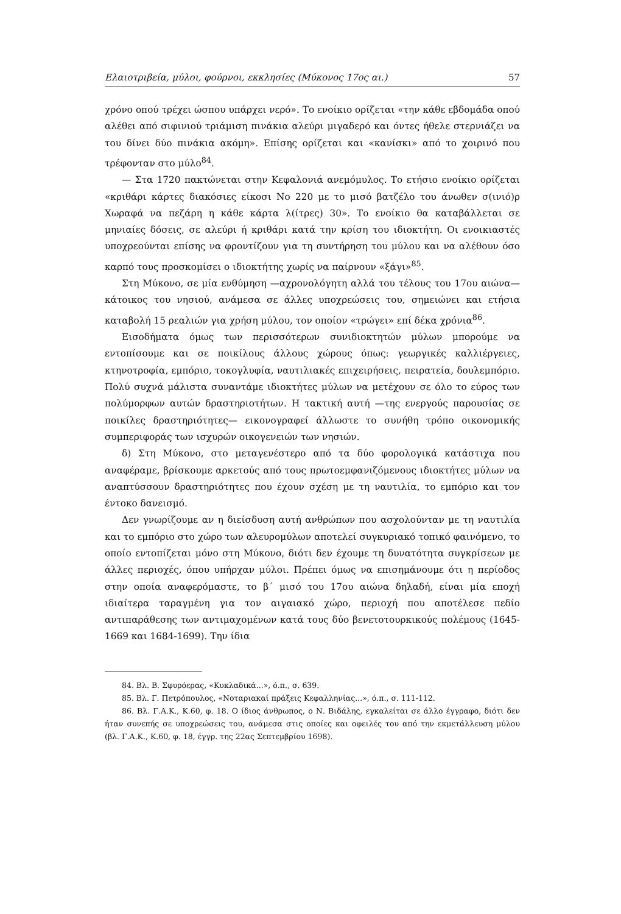Ελαιοτριβεία, μύλοι, φούρνοι, εκκλησίες (Μύκονος 17ος αι.) 57
χρόνο οπού τρέχει ώσπου υπάρχει νερό». Το ενοίκιο ορίζεται «την κάθε εβδομάδα οπού αλέθει από σιφινιού τριάμιση πινάκια αλεύρι μιγαδερό και όντες ήθελε στερνιάζει να του δίνει δύο πινάκια ακόμη». Επίσης ορίζεται και «κανίσκι» από το χοιρινό που τρέφονταν στο μύλο<sup>84</sup>.
— Στα 1720 πακτώνεται στην Κεφαλονιά ανεμόμυλος. Το ετήσιο ενοίκιο ορίζεται «κριθάρι κάρτες διακόσιες είκοσι Νο 220 με το μισό βατζέλο του άνωθεν σ(ινιό)ρ Χωραφά να πεζάρη η κάθε κάρτα λ(ίτρες) 30». Το ενοίκιο θα καταβάλλεται σε μηνιαίες δόσεις, σε αλεύρι ή κριθάρι κατά την κρίση του ιδιοκτήτη. Οι ενοικιαστές υποχρεούνται επίσης να φροντίζουν για τη συντήρηση του μύλου και να αλέθουν όσο καρπό τους προσκομίσει ο ιδιοκτήτης χωρίς να παίρνουν «ξάγι»<sup>85</sup>.
Στη Μύκονο, σε μία ενθύμηση —αχρονολόγητη αλλά του τέλους του 17ου αιώνα— κάτοικος του νησιού, ανάμεσα σε άλλες υποχρεώσεις του, σημειώνει και ετήσια καταβολή 15 ρεαλιών για χρήση μύλου, τον οποίον «τρώγει» επί δέκα χρόνια<sup>86</sup>.
Εισοδήματα όμως των περισσότερων συνιδιοκτητών μύλων μπορούμε να εντοπίσουμε και σε ποικίλους άλλους χώρους όπως: γεωργικές καλλιέργειες, κτηνοτροφία, εμπόριο, τοκογλυφία, ναυτιλιακές επιχειρήσεις, πειρατεία, δουλεμπόριο. Πολύ συχνά μάλιστα συναντάμε ιδιοκτήτες μύλων να μετέχουν σε όλο το εύρος των πολύμορφων αυτών δραστηριοτήτων. Η τακτική αυτή —της ενεργούς παρουσίας σε ποικίλες δραστηριότητες— εικονογραφεί άλλωστε το συνήθη τρόπο οικονομικής συμπεριφοράς των ισχυρών οικογενειών των νησιών.
δ) Στη Μύκονο, στο μεταγενέστερο από τα δύο φορολογικά κατάστιχα που αναφέραμε, βρίσκουμε αρκετούς από τους πρωτοεμφανιζόμενους ιδιοκτήτες μύλων να αναπτύσσουν δραστηριότητες που έχουν σχέση με τη ναυτιλία, το εμπόριο και τον έντοκο δανεισμό.
Δεν γνωρίζουμε αν η διείσδυση αυτή ανθρώπων που ασχολούνταν με τη ναυτιλία και το εμπόριο στο χώρο των αλευρομύλων αποτελεί συγκυριακό τοπικό φαινόμενο, το οποίο εντοπίζεται μόνο στη Μύκονο, διότι δεν έχουμε τη δυνατότητα συγκρίσεων με άλλες περιοχές, όπου υπήρχαν μύλοι. Πρέπει όμως να επισημάνουμε ότι η περίοδος στην οποία αναφερόμαστε, το β΄ μισό του 17ου αιώνα δηλαδή, είναι μία εποχή ιδιαίτερα ταραγμένη για τον αιγαιακό χώρο, περιοχή που αποτέλεσε πεδίο αντιπαράθεσης των αντιμαχομένων κατά τους δύο βενετοτουρκικούς πολέμους (1645-1669 και 1684-1699). Την ίδια
84. Βλ. Β. Σφυρόερας, «Κυκλαδικά...», ό.π., σ. 639.
85. Βλ. Γ. Πετρόπουλος, «Νοταριακαί πράξεις Κεφαλληνίας...», ό.π., σ. 111-112.
86. Βλ. Γ.Α.Κ., Κ.60, φ. 18. Ο ίδιος άνθρωπος, ο Ν. Βιδάλης, εγκαλείται σε άλλο έγγραφο, διότι δεν ήταν συνεπής σε υποχρεώσεις του, ανάμεσα στις οποίες και οφειλές του από την εκμετάλλευση μύλου (βλ. Γ.Α.Κ., Κ.60, φ. 18, έγγρ. της 22ας Σεπτεμβρίου 1698).